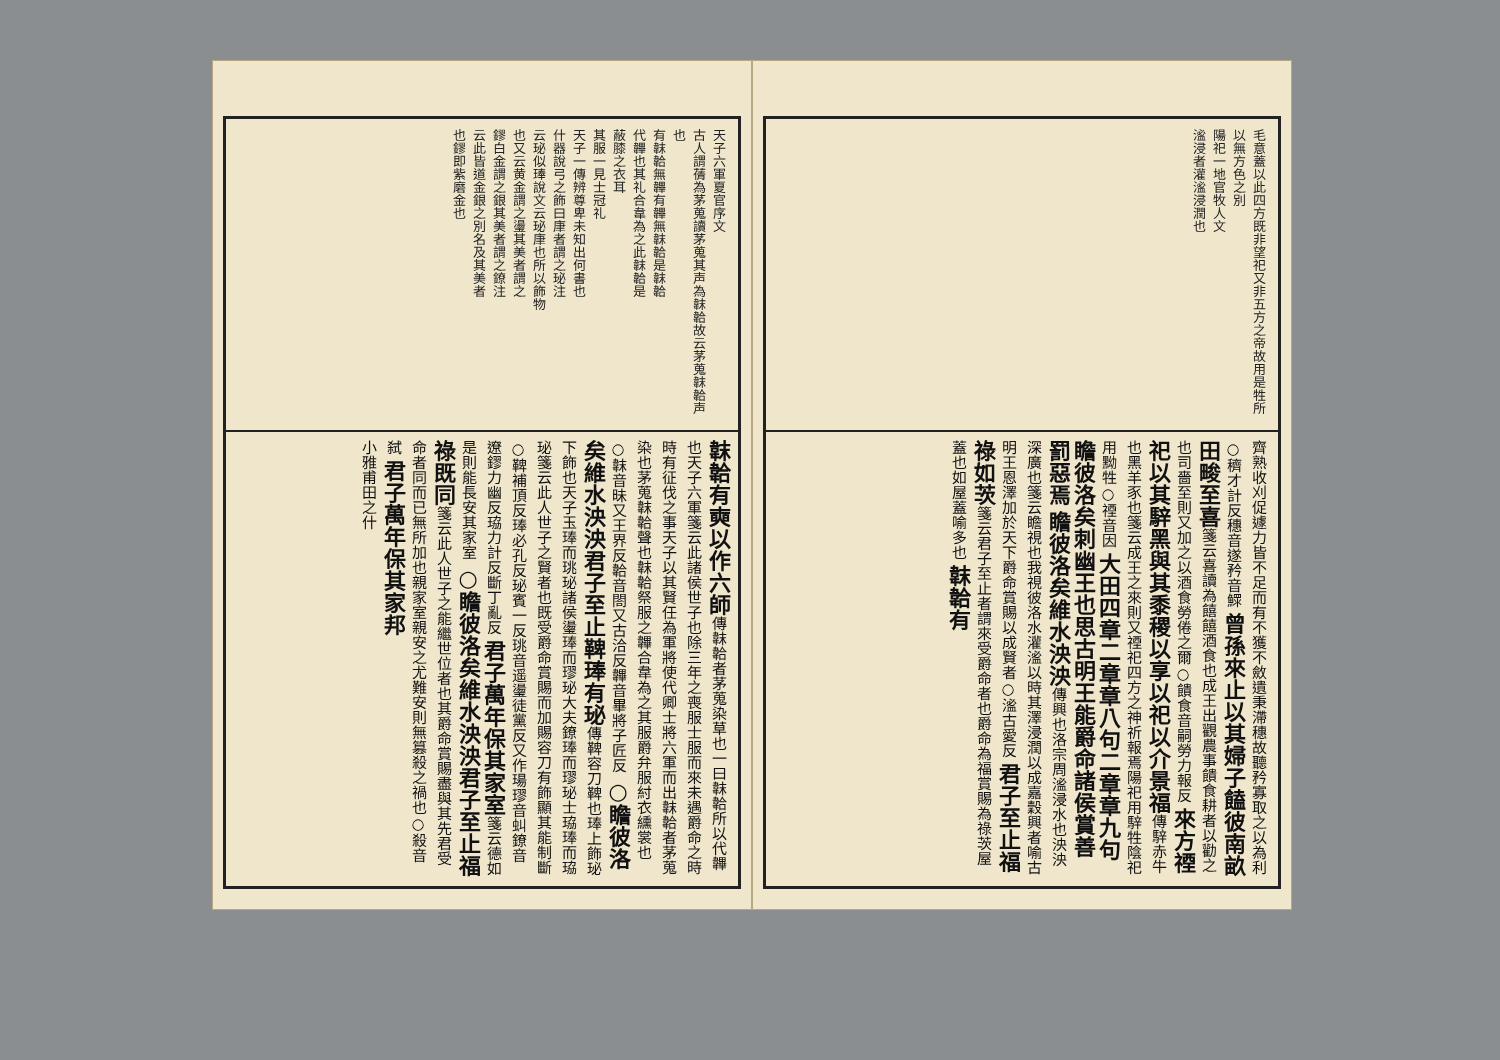天子六軍夏官序文
古人謂蒨為茅蒐讀茅蒐其声為韎韐故云茅蒐韎韐声也
有韎韐無韠有韠無韎韐是韎韐
代韠也其礼合韋為之此韎韐是
蔽膝之衣耳
其服一見士冠礼
天子一傳辨尊卑未知出何書也
什器說弓之飾曰㡽者謂之珌注
云珌似琫說文云珌㡽也所以飾物
也又云黄金謂之璗其美者謂之
鏐白金謂之銀其美者謂之鐐注
云此皆道金銀之別名及其美者
也鏐即紫磨金也
韎韐有奭以作六師傳韎韐者茅蒐染草也一曰韎韐所以代韠也天子六軍箋云此諸侯世子也除三年之喪服士服而來未遇爵命之時時有征伐之事天子以其賢任為軍將使代卿士將六軍而出韎韐者茅蒐染也茅蒐韎韐聲也韎韐祭服之韠合韋為之其服爵弁服紂衣纁裳也○韎音昧又王界反韐音閤又古洽反韠音畢將子匠反 ○瞻彼洛矣維水泱泱君子至止鞞琫有珌傳鞞容刀鞞也琫上飾珌下飾也天子玉琫而珧珌諸侯璗琫而璆珌大夫鐐琫而璆珌士珕琫而珕珌箋云此人世子之賢者也既受爵命賞賜而加賜容刀有飾顯其能制斷○鞞補頂反琫必孔反珌賓一反珧音遥璗徒黨反又作瑒璆音虯鐐音遼鏐力幽反珕力計反斷丁亂反 君子萬年保其家室箋云德如是則能長安其家室 ○瞻彼洛矣維水泱泱君子至止福祿既同箋云此人世子之能繼世位者也其爵命賞賜盡與其先君受命者同而已無所加也親家室親安之尤難安則無篡殺之禍也○殺音弑 君子萬年保其家邦
小雅甫田之什
毛意蓋以此四方既非望祀又非五方之帝故用是牲所以無方色之別
陽祀一地官牧人文
㴵浸者灌㴵浸潤也
齊熟收刈促遽力皆不足而有不獲不斂遺秉滯穗故聽矜寡取之以為利○穧才計反穗音遂矜音鰥 曾孫來止以其婦子饁彼南畝田畯至喜箋云喜讀為饎饎酒食也成王出觀農事饋食耕者以勸之也司嗇至則又加之以酒食勞倦之爾○饋食音嗣勞力報反 來方禋祀以其騂黑與其黍稷以享以祀以介景福傳騂赤牛也黑羊豕也箋云成王之來則又禋祀四方之神祈報焉陽祀用騂牲陰祀用黝牲○禋音因 大田四章二章章八句二章章九句 瞻彼洛矣刺幽王也思古明王能爵命諸侯賞善罰惡焉 瞻彼洛矣維水泱泱傳興也洛宗周㴵浸水也泱泱深廣也箋云瞻視也我視彼洛水灌㴵以時其澤浸潤以成嘉穀興者喻古明王恩澤加於天下爵命賞賜以成賢者○㴵古愛反 君子至止福祿如茨箋云君子至止者謂來受爵命者也爵命為福賞賜為祿茨屋蓋也如屋蓋喻多也 韎韐有